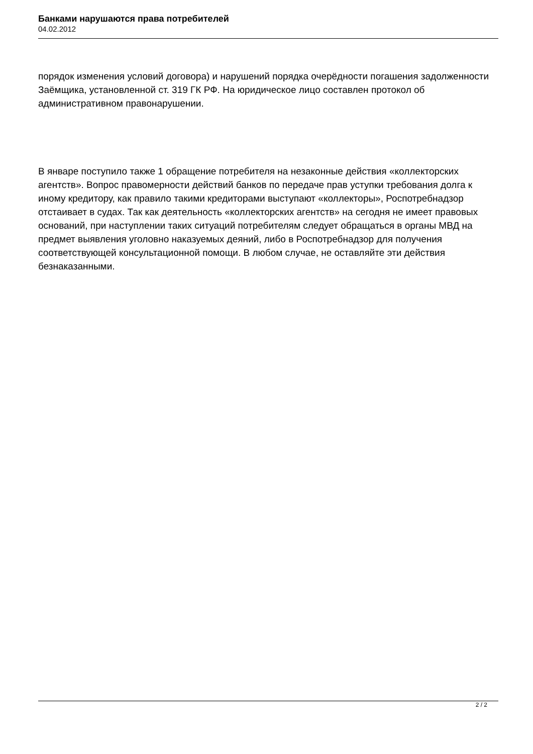Банками нарушаются права потребителей
04.02.2012
порядок изменения условий договора) и нарушений порядка очерёдности погашения задолженности Заёмщика, установленной ст. 319 ГК РФ. На юридическое лицо составлен протокол об административном правонарушении.
В январе поступило также 1 обращение потребителя на незаконные действия «коллекторских агентств». Вопрос правомерности действий банков по передаче прав уступки требования долга к иному кредитору, как правило такими кредиторами выступают «коллекторы», Роспотребнадзор отстаивает в судах. Так как деятельность «коллекторских агентств» на сегодня не имеет правовых оснований, при наступлении таких ситуаций потребителям следует обращаться в органы МВД на предмет выявления уголовно наказуемых деяний, либо в Роспотребнадзор для получения соответствующей консультационной помощи. В любом случае, не оставляйте эти действия безнаказанными.
2 / 2